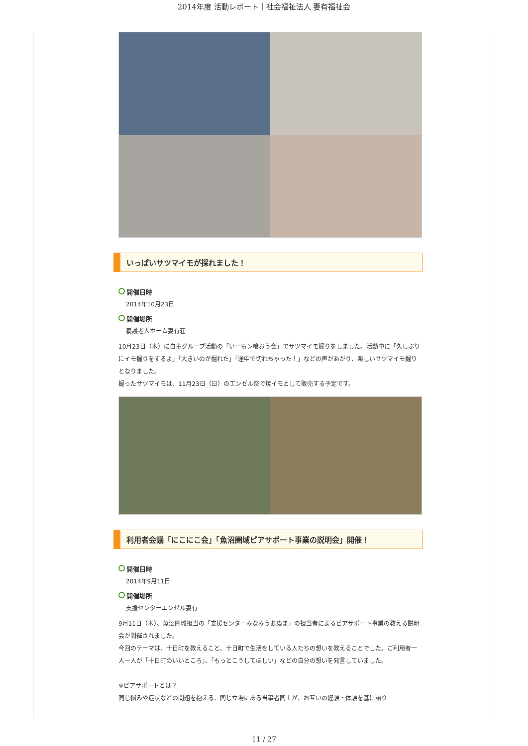2014年度 活動レポート｜社会福祉法人 妻有福祉会
いっぱいサツマイモが採れました！
開催日時
2014年10月23日
開催場所
養護老人ホーム妻有荘
10月23日（木）に自主グループ活動の「いーもン喰おう会」でサツマイモ掘りをしました。活動中に「久しぶりにイモ掘りをするよ」「大きいのが掘れた」「途中で切れちゃった！」などの声があがり、楽しいサツマイモ掘りとなりました。
掘ったサツマイモは、11月23日（日）のエンゼル祭で焼イモとして販売する予定です。
利用者会議「にこにこ会」「魚沼圏域ピアサポート事業の説明会」開催！
開催日時
2014年9月11日
開催場所
支援センターエンゼル妻有
9月11日（木）、魚沼圏域担当の「支援センターみなみうおぬま」の担当者によるピアサポート事業の教える説明会が開催されました。
今回のテーマは、十日町を教えること、十日町で生活をしている人たちの想いを教えることでした。ご利用者一人一人が「十日町のいいところ」、「もっとこうしてほしい」などの自分の想いを発言していました。
※ピアサポートとは？
同じ悩みや症状などの問題を抱える、同じ立場にある当事者同士が、お互いの経験・体験を基に語り
11 / 27